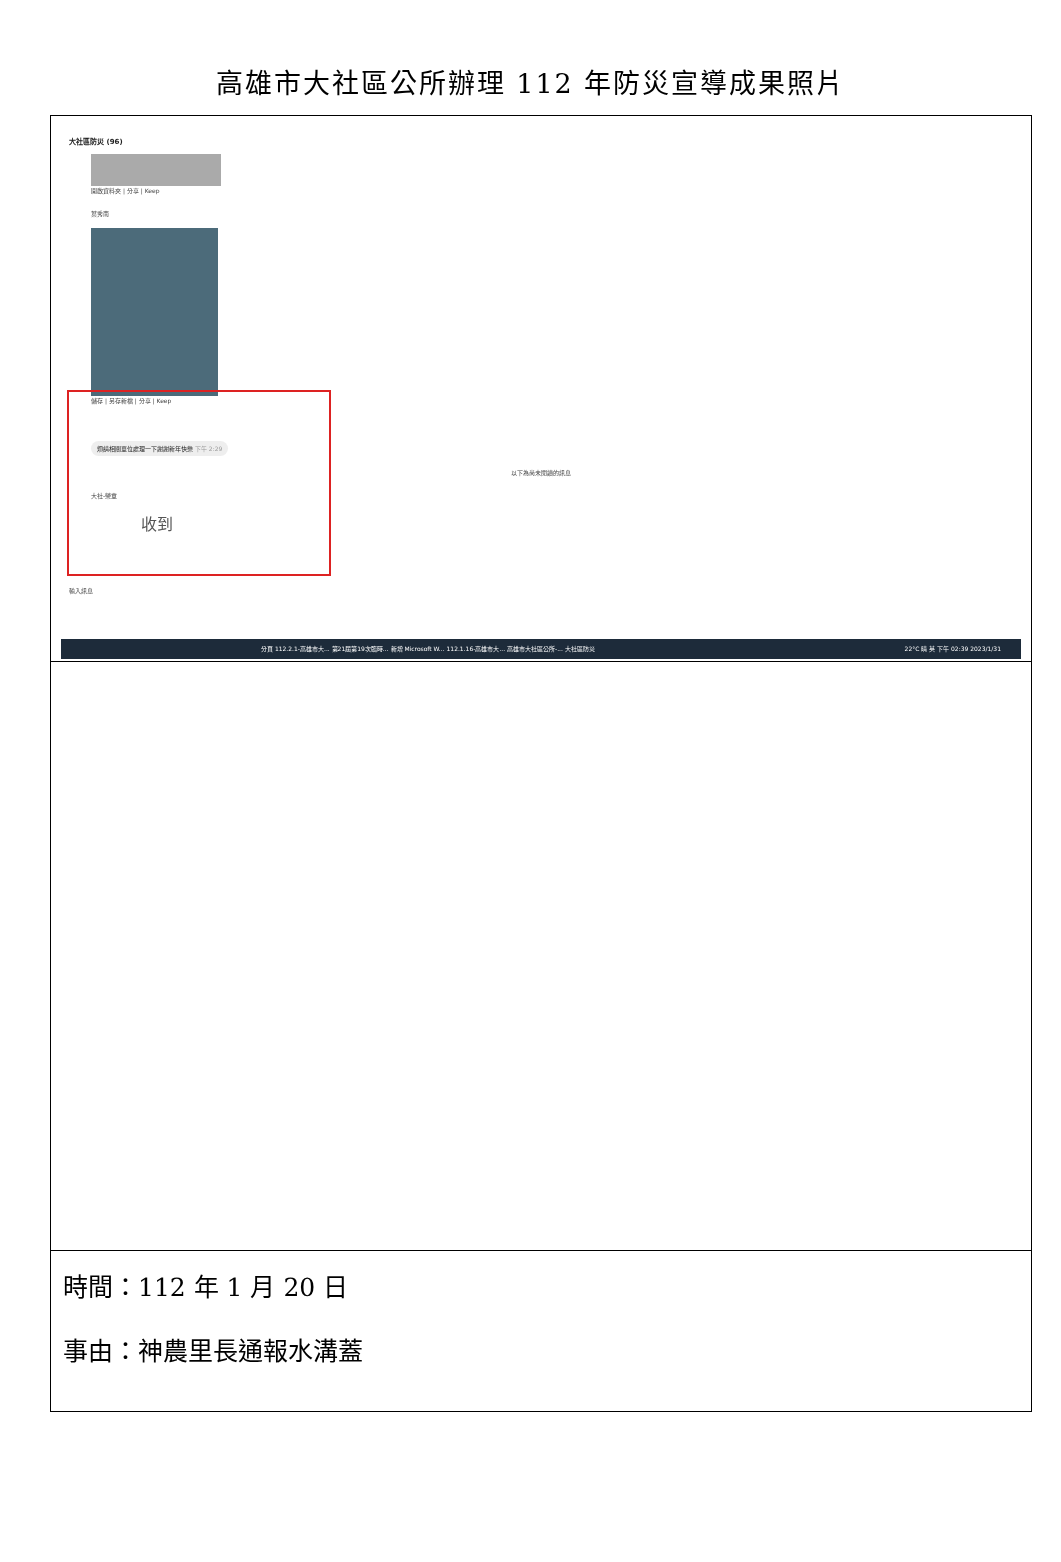高雄市大社區公所辦理 112 年防災宣導成果照片
| 大社區防災 (96) 開啟資料夾 / 分享 / Keep 葉秀南 儲存 / 另存新檔 / 分享 / Keep 煩請相關單位處理一下謝謝新年快樂 下午 2:29 以下為尚未閱讀的訊息 大社-榮章 收到 輸入訊息 分頁 112.2.1-高雄市大... 第21屆第19次臨時... 新增 Microsoft W... 112.1.16-高雄市大... 高雄市大社區公所-... 大社區防災 22°C 晴 英 下午 02:39 2023/1/31 |
| 時間：112 年 1 月 20 日 事由：神農里長通報水溝蓋 |